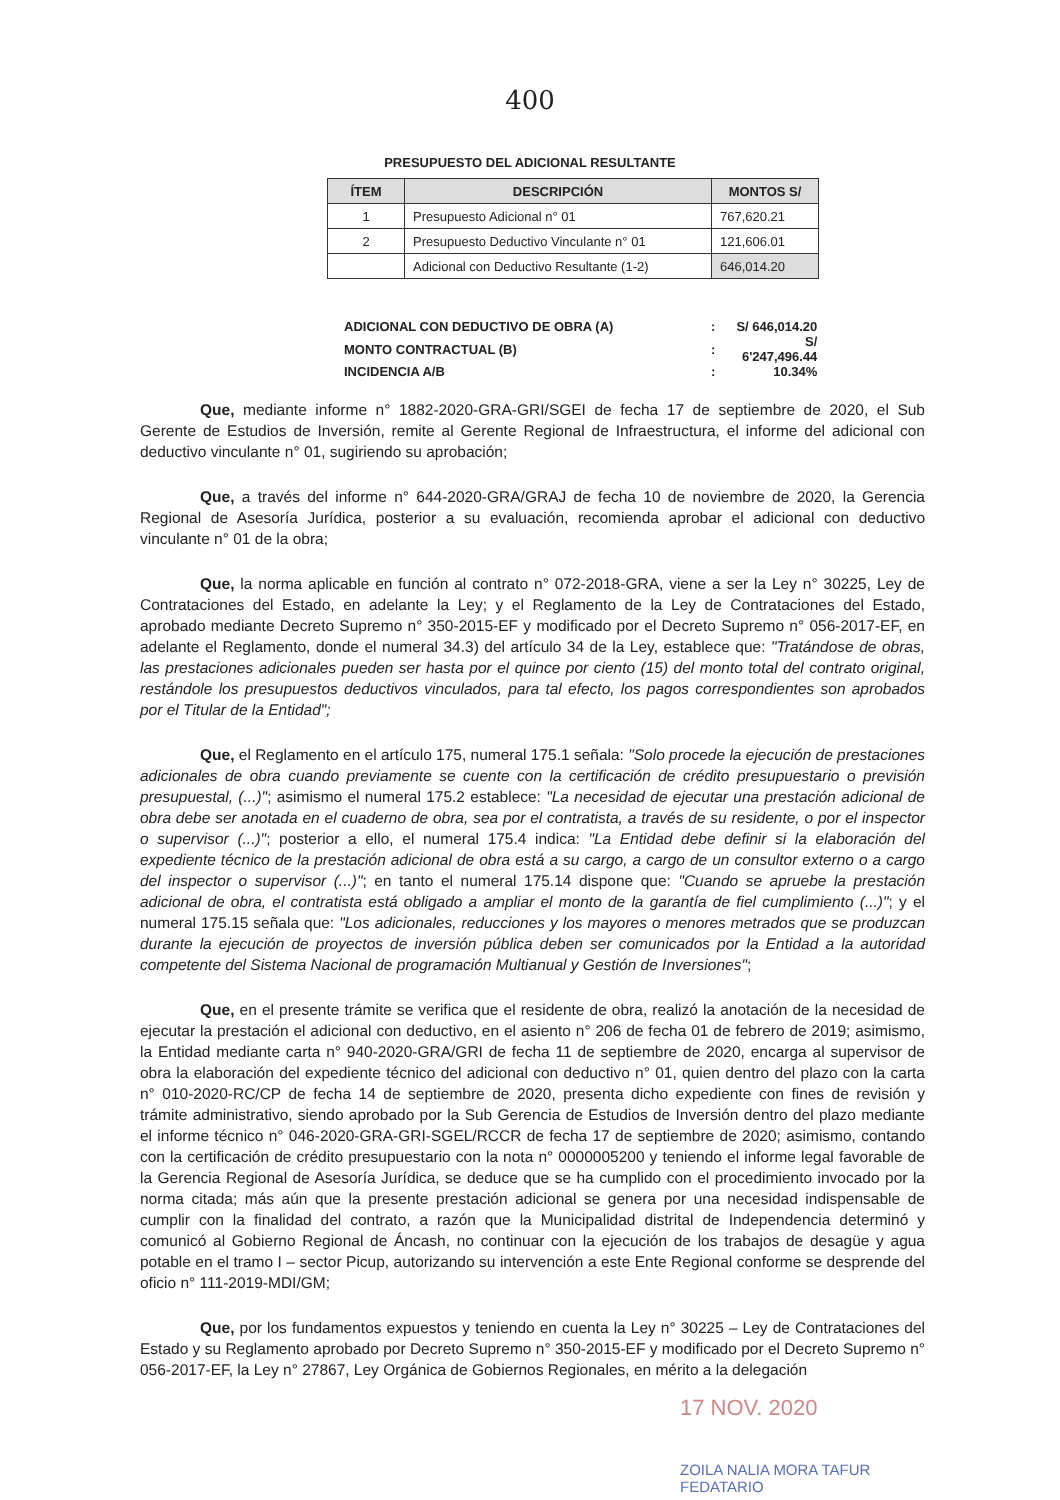400
PRESUPUESTO DEL ADICIONAL RESULTANTE
| ÍTEM | DESCRIPCIÓN | MONTOS S/ |
| --- | --- | --- |
| 1 | Presupuesto Adicional n° 01 | 767,620.21 |
| 2 | Presupuesto Deductivo Vinculante n° 01 | 121,606.01 |
| | Adicional con Deductivo Resultante (1-2) | 646,014.20 |
| ADICIONAL CON DEDUCTIVO DE OBRA (A) | : | S/ 646,014.20 |
| MONTO CONTRACTUAL (B) | : | S/ 6'247,496.44 |
| INCIDENCIA A/B | : | 10.34% |
Que, mediante informe n° 1882-2020-GRA-GRI/SGEI de fecha 17 de septiembre de 2020, el Sub Gerente de Estudios de Inversión, remite al Gerente Regional de Infraestructura, el informe del adicional con deductivo vinculante n° 01, sugiriendo su aprobación;
Que, a través del informe n° 644-2020-GRA/GRAJ de fecha 10 de noviembre de 2020, la Gerencia Regional de Asesoría Jurídica, posterior a su evaluación, recomienda aprobar el adicional con deductivo vinculante n° 01 de la obra;
Que, la norma aplicable en función al contrato n° 072-2018-GRA, viene a ser la Ley n° 30225, Ley de Contrataciones del Estado, en adelante la Ley; y el Reglamento de la Ley de Contrataciones del Estado, aprobado mediante Decreto Supremo n° 350-2015-EF y modificado por el Decreto Supremo n° 056-2017-EF, en adelante el Reglamento, donde el numeral 34.3) del artículo 34 de la Ley, establece que: "Tratándose de obras, las prestaciones adicionales pueden ser hasta por el quince por ciento (15) del monto total del contrato original, restándole los presupuestos deductivos vinculados, para tal efecto, los pagos correspondientes son aprobados por el Titular de la Entidad";
Que, el Reglamento en el artículo 175, numeral 175.1 señala: "Solo procede la ejecución de prestaciones adicionales de obra cuando previamente se cuente con la certificación de crédito presupuestario o previsión presupuestal, (...)"; asimismo el numeral 175.2 establece: "La necesidad de ejecutar una prestación adicional de obra debe ser anotada en el cuaderno de obra, sea por el contratista, a través de su residente, o por el inspector o supervisor (...)"; posterior a ello, el numeral 175.4 indica: "La Entidad debe definir si la elaboración del expediente técnico de la prestación adicional de obra está a su cargo, a cargo de un consultor externo o a cargo del inspector o supervisor (...)"; en tanto el numeral 175.14 dispone que: "Cuando se apruebe la prestación adicional de obra, el contratista está obligado a ampliar el monto de la garantía de fiel cumplimiento (...)"; y el numeral 175.15 señala que: "Los adicionales, reducciones y los mayores o menores metrados que se produzcan durante la ejecución de proyectos de inversión pública deben ser comunicados por la Entidad a la autoridad competente del Sistema Nacional de programación Multianual y Gestión de Inversiones";
Que, en el presente trámite se verifica que el residente de obra, realizó la anotación de la necesidad de ejecutar la prestación el adicional con deductivo, en el asiento n° 206 de fecha 01 de febrero de 2019; asimismo, la Entidad mediante carta n° 940-2020-GRA/GRI de fecha 11 de septiembre de 2020, encarga al supervisor de obra la elaboración del expediente técnico del adicional con deductivo n° 01, quien dentro del plazo con la carta n° 010-2020-RC/CP de fecha 14 de septiembre de 2020, presenta dicho expediente con fines de revisión y trámite administrativo, siendo aprobado por la Sub Gerencia de Estudios de Inversión dentro del plazo mediante el informe técnico n° 046-2020-GRA-GRI-SGEL/RCCR de fecha 17 de septiembre de 2020; asimismo, contando con la certificación de crédito presupuestario con la nota n° 0000005200 y teniendo el informe legal favorable de la Gerencia Regional de Asesoría Jurídica, se deduce que se ha cumplido con el procedimiento invocado por la norma citada; más aún que la presente prestación adicional se genera por una necesidad indispensable de cumplir con la finalidad del contrato, a razón que la Municipalidad distrital de Independencia determinó y comunicó al Gobierno Regional de Áncash, no continuar con la ejecución de los trabajos de desagüe y agua potable en el tramo I – sector Picup, autorizando su intervención a este Ente Regional conforme se desprende del oficio n° 111-2019-MDI/GM;
Que, por los fundamentos expuestos y teniendo en cuenta la Ley n° 30225 – Ley de Contrataciones del Estado y su Reglamento aprobado por Decreto Supremo n° 350-2015-EF y modificado por el Decreto Supremo n° 056-2017-EF, la Ley n° 27867, Ley Orgánica de Gobiernos Regionales, en mérito a la delegación
17 NOV. 2020
ZOILA NALIA MORA TAFUR
FEDATARIO